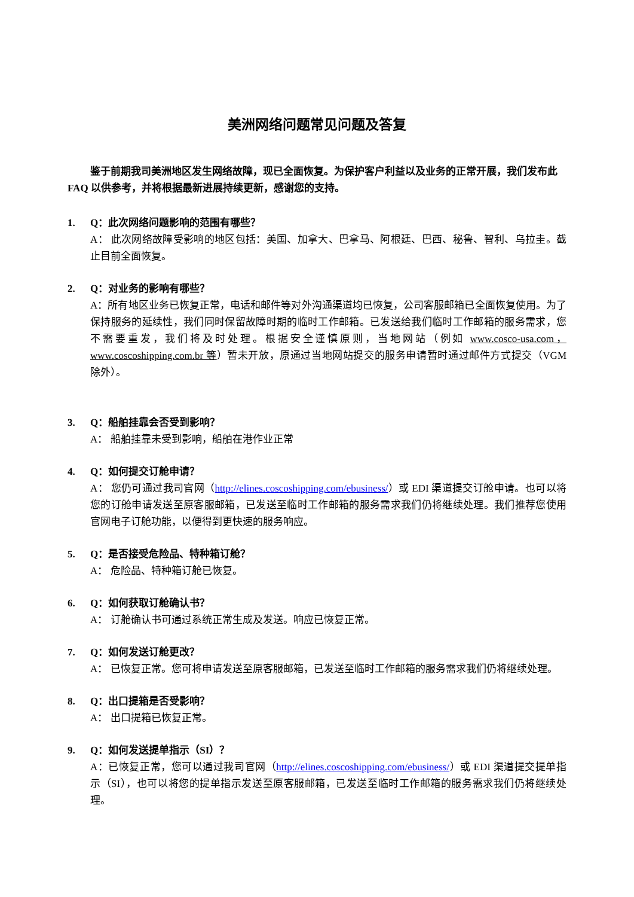美洲网络问题常见问题及答复
鉴于前期我司美洲地区发生网络故障，现已全面恢复。为保护客户利益以及业务的正常开展，我们发布此 FAQ 以供参考，并将根据最新进展持续更新，感谢您的支持。
1. Q：此次网络问题影响的范围有哪些？
A： 此次网络故障受影响的地区包括：美国、加拿大、巴拿马、阿根廷、巴西、秘鲁、智利、乌拉圭。截止目前全面恢复。
2. Q：对业务的影响有哪些？
A：所有地区业务已恢复正常，电话和邮件等对外沟通渠道均已恢复，公司客服邮箱已全面恢复使用。为了保持服务的延续性，我们同时保留故障时期的临时工作邮箱。已发送给我们临时工作邮箱的服务需求，您不需要重发，我们将及时处理。根据安全谨慎原则，当地网站（例如 www.cosco-usa.com， www.coscoshipping.com.br 等）暂未开放，原通过当地网站提交的服务申请暂时通过邮件方式提交（VGM 除外）。
3. Q：船舶挂靠会否受到影响？
A： 船舶挂靠未受到影响，船舶在港作业正常
4. Q：如何提交订舱申请？
A： 您仍可通过我司官网（http://elines.coscoshipping.com/ebusiness/）或 EDI 渠道提交订舱申请。也可以将您的订舱申请发送至原客服邮箱，已发送至临时工作邮箱的服务需求我们仍将继续处理。我们推荐您使用官网电子订舱功能，以便得到更快速的服务响应。
5. Q：是否接受危险品、特种箱订舱？
A： 危险品、特种箱订舱已恢复。
6. Q：如何获取订舱确认书？
A： 订舱确认书可通过系统正常生成及发送。响应已恢复正常。
7. Q：如何发送订舱更改？
A： 已恢复正常。您可将申请发送至原客服邮箱，已发送至临时工作邮箱的服务需求我们仍将继续处理。
8. Q：出口提箱是否受影响？
A： 出口提箱已恢复正常。
9. Q：如何发送提单指示（SI）？
A：已恢复正常，您可以通过我司官网（http://elines.coscoshipping.com/ebusiness/）或 EDI 渠道提交提单指示（SI），也可以将您的提单指示发送至原客服邮箱，已发送至临时工作邮箱的服务需求我们仍将继续处理。